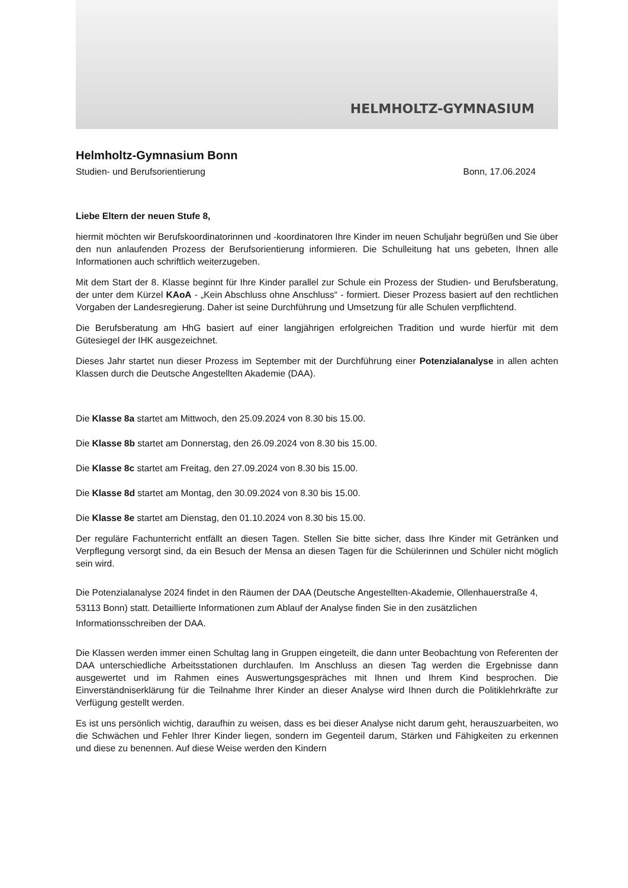HELMHOLTZ-GYMNASIUM
Helmholtz-Gymnasium Bonn
Studien- und Berufsorientierung Bonn, 17.06.2024
Liebe Eltern der neuen Stufe 8,
hiermit möchten wir Berufskoordinatorinnen und -koordinatoren Ihre Kinder im neuen Schuljahr begrüßen und Sie über den nun anlaufenden Prozess der Berufsorientierung informieren. Die Schulleitung hat uns gebeten, Ihnen alle Informationen auch schriftlich weiterzugeben.
Mit dem Start der 8. Klasse beginnt für Ihre Kinder parallel zur Schule ein Prozess der Studien- und Berufsberatung, der unter dem Kürzel KAoA - „Kein Abschluss ohne Anschluss“ - formiert. Dieser Prozess basiert auf den rechtlichen Vorgaben der Landesregierung. Daher ist seine Durchführung und Umsetzung für alle Schulen verpflichtend.
Die Berufsberatung am HhG basiert auf einer langjährigen erfolgreichen Tradition und wurde hierfür mit dem Gütesiegel der IHK ausgezeichnet.
Dieses Jahr startet nun dieser Prozess im September mit der Durchführung einer Potenzialanalyse in allen achten Klassen durch die Deutsche Angestellten Akademie (DAA).
Die Klasse 8a startet am Mittwoch, den 25.09.2024 von 8.30 bis 15.00.
Die Klasse 8b startet am Donnerstag, den 26.09.2024 von 8.30 bis 15.00.
Die Klasse 8c startet am Freitag, den 27.09.2024 von 8.30 bis 15.00.
Die Klasse 8d startet am Montag, den 30.09.2024 von 8.30 bis 15.00.
Die Klasse 8e startet am Dienstag, den 01.10.2024 von 8.30 bis 15.00.
Der reguläre Fachunterricht entfällt an diesen Tagen. Stellen Sie bitte sicher, dass Ihre Kinder mit Getränken und Verpflegung versorgt sind, da ein Besuch der Mensa an diesen Tagen für die Schülerinnen und Schüler nicht möglich sein wird.
Die Potenzialanalyse 2024 findet in den Räumen der DAA (Deutsche Angestellten-Akademie, Ollenhauerstraße 4, 53113 Bonn) statt. Detaillierte Informationen zum Ablauf der Analyse finden Sie in den zusätzlichen Informationsschreiben der DAA.
Die Klassen werden immer einen Schultag lang in Gruppen eingeteilt, die dann unter Beobachtung von Referenten der DAA unterschiedliche Arbeitsstationen durchlaufen. Im Anschluss an diesen Tag werden die Ergebnisse dann ausgewertet und im Rahmen eines Auswertungsgespräches mit Ihnen und Ihrem Kind besprochen. Die Einverständniserklärung für die Teilnahme Ihrer Kinder an dieser Analyse wird Ihnen durch die Politiklehrkräfte zur Verfügung gestellt werden.
Es ist uns persönlich wichtig, daraufhin zu weisen, dass es bei dieser Analyse nicht darum geht, herauszuarbeiten, wo die Schwächen und Fehler Ihrer Kinder liegen, sondern im Gegenteil darum, Stärken und Fähigkeiten zu erkennen und diese zu benennen. Auf diese Weise werden den Kindern